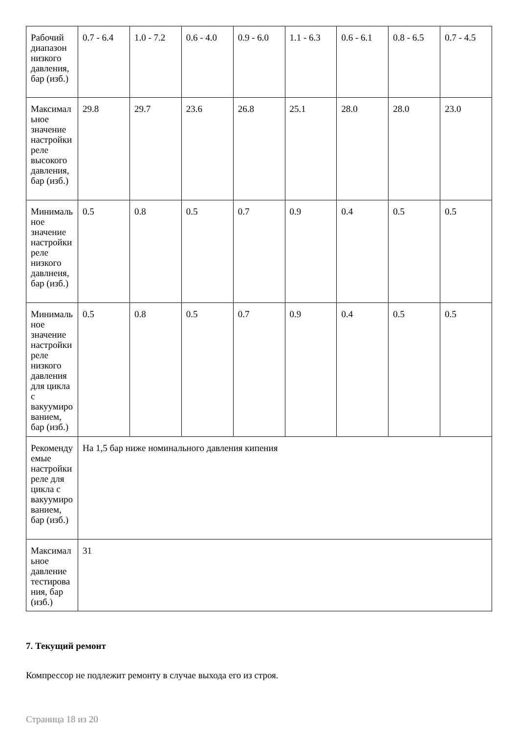| Рабочий диапазон низкого давления, бар (изб.) | 0.7 - 6.4 | 1.0 - 7.2 | 0.6 - 4.0 | 0.9 - 6.0 | 1.1 - 6.3 | 0.6 - 6.1 | 0.8 - 6.5 | 0.7 - 4.5 |
| Максимальное значение настройки реле высокого давления, бар (изб.) | 29.8 | 29.7 | 23.6 | 26.8 | 25.1 | 28.0 | 28.0 | 23.0 |
| Минимальное значение настройки реле низкого давлнеия, бар (изб.) | 0.5 | 0.8 | 0.5 | 0.7 | 0.9 | 0.4 | 0.5 | 0.5 |
| Минимальное значение настройки реле низкого давления для цикла с вакуумированием, бар (изб.) | 0.5 | 0.8 | 0.5 | 0.7 | 0.9 | 0.4 | 0.5 | 0.5 |
| Рекомендуемые настройки реле для цикла с вакуумированием, бар (изб.) | На 1,5 бар ниже номинального давления кипения | | | | | | | |
| Максимальное давление тестирования, бар (изб.) | 31 | | | | | | | |
7. Текущий ремонт
Компрессор не подлежит ремонту в случае выхода его из строя.
Страница 18 из 20